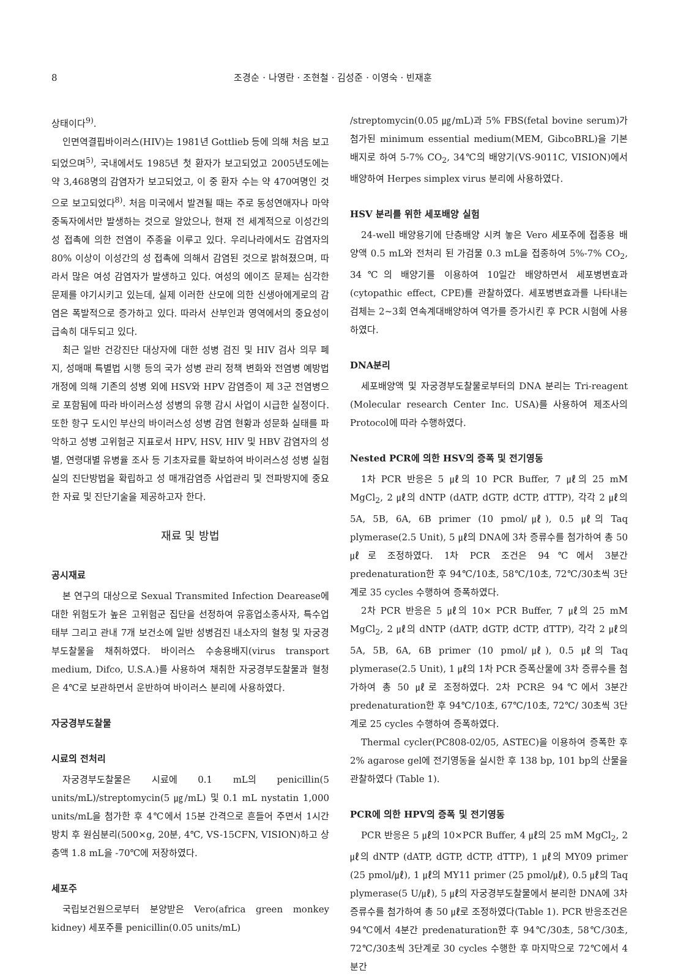8 조경순 · 나영란 · 조현철 · 김성준 · 이영숙 · 빈재훈
상태이다<sup>9)</sup>.
인면역결핍바이러스(HIV)는 1981년 Gottlieb 등에 의해 처음 보고되었으며<sup>5)</sup>, 국내에서도 1985년 첫 환자가 보고되었고 2005년도에는 약 3,468명의 감염자가 보고되었고, 이 중 환자 수는 약 470여명인 것으로 보고되었다<sup>8)</sup>. 처음 미국에서 발견될 때는 주로 동성연애자나 마약중독자에서만 발생하는 것으로 알았으나, 현재 전 세계적으로 이성간의 성 접촉에 의한 전염이 주종을 이루고 있다. 우리나라에서도 감염자의 80% 이상이 이성간의 성 접촉에 의해서 감염된 것으로 밝혀졌으며, 따라서 많은 여성 감염자가 발생하고 있다. 여성의 에이즈 문제는 심각한 문제를 야기시키고 있는데, 실제 이러한 산모에 의한 신생아에게로의 감염은 폭발적으로 증가하고 있다. 따라서 산부인과 영역에서의 중요성이 급속히 대두되고 있다.
최근 일반 건강진단 대상자에 대한 성병 검진 및 HIV 검사 의무 폐지, 성매매 특별법 시행 등의 국가 성병 관리 정책 변화와 전염병 예방법 개정에 의해 기존의 성병 외에 HSV와 HPV 감염증이 제 3군 전염병으로 포함됨에 따라 바이러스성 성병의 유행 감시 사업이 시급한 실정이다. 또한 항구 도시인 부산의 바이러스성 성병 감염 현황과 성문화 실태를 파악하고 성병 고위험군 지표로서 HPV, HSV, HIV 및 HBV 감염자의 성별, 연령대별 유병율 조사 등 기초자료를 확보하여 바이러스성 성병 실험실의 진단방법을 확립하고 성 매개감염증 사업관리 및 전파방지에 중요한 자료 및 진단기술을 제공하고자 한다.
재료 및 방법
공시재료
본 연구의 대상으로 Sexual Transmited Infection Dearease에 대한 위험도가 높은 고위험군 집단을 선정하여 유흥업소종사자, 특수업태부 그리고 관내 7개 보건소에 일반 성병검진 내소자의 혈청 및 자궁경부도찰물을 채취하였다. 바이러스 수송용배지(virus transport medium, Difco, U.S.A.)를 사용하여 채취한 자궁경부도찰물과 혈청은 4℃로 보관하면서 운반하여 바이러스 분리에 사용하였다.
자궁경부도찰물
시료의 전처리
자궁경부도찰물은 시료에 0.1 mL의 penicillin(5 units/mL)/streptomycin(5 ㎍/mL) 및 0.1 mL nystatin 1,000 units/mL을 첨가한 후 4℃에서 15분 간격으로 흔들어 주면서 1시간 방치 후 원심분리(500×g, 20분, 4℃, VS-15CFN, VISION)하고 상층액 1.8 mL을 -70℃에 저장하였다.
세포주
국립보건원으로부터 분양받은 Vero(africa green monkey kidney) 세포주를 penicillin(0.05 units/mL)
/streptomycin(0.05 ㎍/mL)과 5% FBS(fetal bovine serum)가 첨가된 minimum essential medium(MEM, GibcoBRL)을 기본배지로 하여 5-7% CO<sub>2</sub>, 34℃의 배양기(VS-9011C, VISION)에서 배양하여 Herpes simplex virus 분리에 사용하였다.
HSV 분리를 위한 세포배양 실험
24-well 배양용기에 단층배양 시켜 놓은 Vero 세포주에 접종용 배양액 0.5 mL와 전처리 된 가검물 0.3 mL을 접종하여 5%-7% CO<sub>2</sub>, 34℃의 배양기를 이용하여 10일간 배양하면서 세포병변효과(cytopathic effect, CPE)를 관찰하였다. 세포병변효과를 나타내는 검체는 2~3회 연속계대배양하여 역가를 증가시킨 후 PCR 시험에 사용하였다.
DNA분리
세포배양액 및 자궁경부도찰물로부터의 DNA 분리는 Tri-reagent (Molecular research Center Inc. USA)를 사용하여 제조사의 Protocol에 따라 수행하였다.
Nested PCR에 의한 HSV의 증폭 및 전기영동
1차 PCR 반응은 5 ㎕의 10 PCR Buffer, 7 ㎕의 25 mM MgCl<sub>2</sub>, 2 ㎕의 dNTP (dATP, dGTP, dCTP, dTTP), 각각 2 ㎕의 5A, 5B, 6A, 6B primer (10 pmol/㎕), 0.5 ㎕의 Taq plymerase(2.5 Unit), 5 ㎕의 DNA에 3차 증류수를 첨가하여 총 50 ㎕로 조정하였다. 1차 PCR 조건은 94℃에서 3분간 predenaturation한 후 94℃/10초, 58℃/10초, 72℃/30초씩 3단계로 35 cycles 수행하여 증폭하였다.
2차 PCR 반응은 5 ㎕의 10× PCR Buffer, 7 ㎕의 25 mM MgCl<sub>2</sub>, 2 ㎕의 dNTP (dATP, dGTP, dCTP, dTTP), 각각 2 ㎕의 5A, 5B, 6A, 6B primer (10 pmol/㎕), 0.5 ㎕의 Taq plymerase(2.5 Unit), 1 ㎕의 1차 PCR 증폭산물에 3차 증류수를 첨가하여 총 50 ㎕로 조정하였다. 2차 PCR은 94℃에서 3분간 predenaturation한 후 94℃/10초, 67℃/10초, 72℃/ 30초씩 3단계로 25 cycles 수행하여 증폭하였다.
Thermal cycler(PC808-02/05, ASTEC)을 이용하여 증폭한 후 2% agarose gel에 전기영동을 실시한 후 138 bp, 101 bp의 산물을 관찰하였다 (Table 1).
PCR에 의한 HPV의 증폭 및 전기영동
PCR 반응은 5 ㎕의 10×PCR Buffer, 4 ㎕의 25 mM MgCl<sub>2</sub>, 2 ㎕의 dNTP (dATP, dGTP, dCTP, dTTP), 1 ㎕의 MY09 primer (25 pmol/㎕), 1 ㎕의 MY11 primer (25 pmol/㎕), 0.5 ㎕의 Taq plymerase(5 U/㎕), 5 ㎕의 자궁경부도찰물에서 분리한 DNA에 3차 증류수를 첨가하여 총 50 ㎕로 조정하였다(Table 1). PCR 반응조건은 94℃에서 4분간 predenaturation한 후 94℃/30초, 58℃/30초, 72℃/30초씩 3단계로 30 cycles 수행한 후 마지막으로 72℃에서 4분간